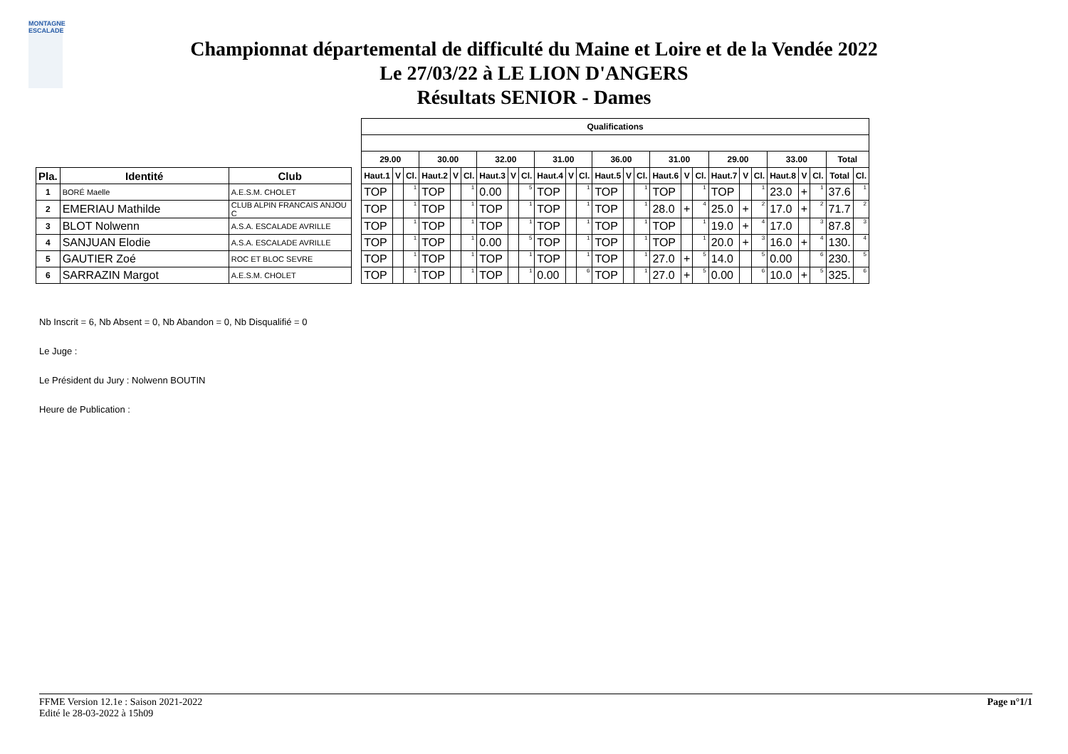MONTAGNE ESCALADE
Championnat départemental de difficulté du Maine et Loire et de la Vendée 2022
Le 27/03/22 à LE LION D'ANGERS
Résultats SENIOR - Dames
| | | | | Qualifications | | | | | | | | | | | | | | | | | | | | | | | | | |
| | | | | 29.00 | | | 30.00 | | | 32.00 | | | 31.00 | | | 36.00 | | | 31.00 | | | 29.00 | | | 33.00 | | | Total | |
| Pla. | Identité | Club | | Haut.1 | V | Cl. | Haut.2 | V | Cl. | Haut.3 | V | Cl. | Haut.4 | V | Cl. | Haut.5 | V | Cl. | Haut.6 | V | Cl. | Haut.7 | V | Cl. | Haut.8 | V | Cl. | Total | Cl. |
| 1 | BORÉ Maelle | A.E.S.M. CHOLET | | TOP | | 1 | TOP | | 1 | 0.00 | | 5 | TOP | | 1 | TOP | | 1 | TOP | | 1 | TOP | | 1 | 23.0 | + | 1 | 37.6 | 1 |
| 2 | EMERIAU Mathilde | CLUB ALPIN FRANCAIS ANJOU C | | TOP | | 1 | TOP | | 1 | TOP | | 1 | TOP | | 1 | TOP | | 1 | 28.0 | + | 4 | 25.0 | + | 2 | 17.0 | + | 2 | 71.7 | 2 |
| 3 | BLOT Nolwenn | A.S.A. ESCALADE AVRILLE | | TOP | | 1 | TOP | | 1 | TOP | | 1 | TOP | | 1 | TOP | | 1 | TOP | | 1 | 19.0 | + | 4 | 17.0 | | 3 | 87.8 | 3 |
| 4 | SANJUAN Elodie | A.S.A. ESCALADE AVRILLE | | TOP | | 1 | TOP | | 1 | 0.00 | | 5 | TOP | | 1 | TOP | | 1 | TOP | | 1 | 20.0 | + | 3 | 16.0 | + | 4 | 130. | 4 |
| 5 | GAUTIER Zoé | ROC ET BLOC SEVRE | | TOP | | 1 | TOP | | 1 | TOP | | 1 | TOP | | 1 | TOP | | 1 | 27.0 | + | 5 | 14.0 | | 5 | 0.00 | | 6 | 230. | 5 |
| 6 | SARRAZIN Margot | A.E.S.M. CHOLET | | TOP | | 1 | TOP | | 1 | TOP | | 1 | 0.00 | | 6 | TOP | | 1 | 27.0 | + | 5 | 0.00 | | 6 | 10.0 | + | 5 | 325. | 6 |
Nb Inscrit = 6, Nb Absent = 0, Nb Abandon = 0, Nb Disqualifié = 0
Le Juge :
Le Président du Jury : Nolwenn BOUTIN
Heure de Publication :
FFME Version 12.1e : Saison 2021-2022
Edité le 28-03-2022 à 15h09
Page n°1/1